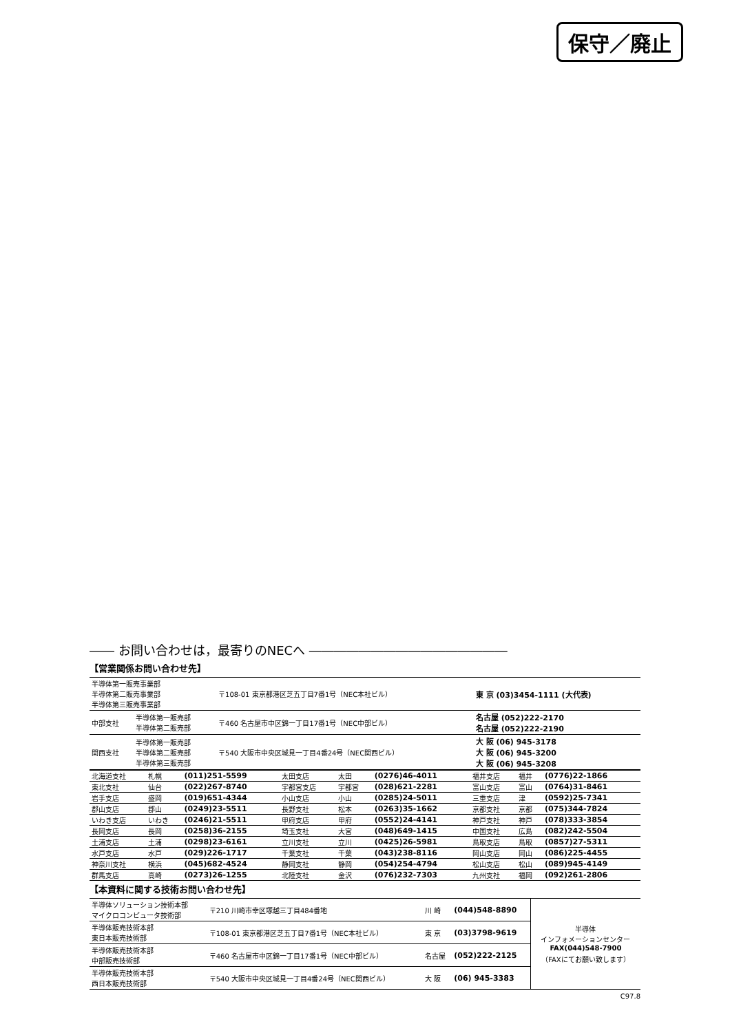保守／廃止
―― お問い合わせは，最寄りのNECへ ――――――――――――――――
【営業関係お問い合わせ先】
| 半導体第一販売事業部 半導体第二販売事業部 半導体第三販売事業部 | | 〒108-01 東京都港区芝五丁目7番1号（NEC本社ビル） | 東 京 (03)3454-1111 (大代表) |
| 中部支社 | 半導体第一販売部 半導体第二販売部 | 〒460 名古屋市中区錦一丁目17番1号（NEC中部ビル） | 名古屋 (052)222-2170 名古屋 (052)222-2190 |
| 関西支社 | 半導体第一販売部 半導体第二販売部 半導体第三販売部 | 〒540 大阪市中央区城見一丁目4番24号（NEC関西ビル） | 大 阪 (06) 945-3178 大 阪 (06) 945-3200 大 阪 (06) 945-3208 |
| 北海道支社 | 札幌 | (011)251-5599 | 太田支店 | 太田 | (0276)46-4011 | 福井支店 | 福井 | (0776)22-1866 |
| 東北支社 | 仙台 | (022)267-8740 | 宇都宮支店 | 宇都宮 | (028)621-2281 | 富山支店 | 富山 | (0764)31-8461 |
| 岩手支店 | 盛岡 | (019)651-4344 | 小山支店 | 小山 | (0285)24-5011 | 三重支店 | 津 | (0592)25-7341 |
| 郡山支店 | 郡山 | (0249)23-5511 | 長野支社 | 松本 | (0263)35-1662 | 京都支社 | 京都 | (075)344-7824 |
| いわき支店 | いわき | (0246)21-5511 | 甲府支店 | 甲府 | (0552)24-4141 | 神戸支社 | 神戸 | (078)333-3854 |
| 長岡支店 | 長岡 | (0258)36-2155 | 埼玉支社 | 大宮 | (048)649-1415 | 中国支社 | 広島 | (082)242-5504 |
| 土浦支店 | 土浦 | (0298)23-6161 | 立川支社 | 立川 | (0425)26-5981 | 鳥取支店 | 鳥取 | (0857)27-5311 |
| 水戸支店 | 水戸 | (029)226-1717 | 千葉支社 | 千葉 | (043)238-8116 | 岡山支店 | 岡山 | (086)225-4455 |
| 神奈川支社 | 横浜 | (045)682-4524 | 静岡支社 | 静岡 | (054)254-4794 | 松山支店 | 松山 | (089)945-4149 |
| 群馬支店 | 高崎 | (0273)26-1255 | 北陸支社 | 金沢 | (076)232-7303 | 九州支社 | 福岡 | (092)261-2806 |
【本資料に関する技術お問い合わせ先】
| 半導体ソリューション技術本部 マイクロコンピュータ技術部 | 〒210 川崎市幸区塚越三丁目484番地 | 川 崎 | (044)548-8890 | 半導体 インフォメーションセンター FAX(044)548-7900 （FAXにてお願い致します） |
| 半導体販売技術本部 東日本販売技術部 | 〒108-01 東京都港区芝五丁目7番1号（NEC本社ビル） | 東 京 | (03)3798-9619 | |
| 半導体販売技術本部 中部販売技術部 | 〒460 名古屋市中区錦一丁目17番1号（NEC中部ビル） | 名古屋 | (052)222-2125 | |
| 半導体販売技術本部 西日本販売技術部 | 〒540 大阪市中央区城見一丁目4番24号（NEC関西ビル） | 大 阪 | (06) 945-3383 | |
C97.8